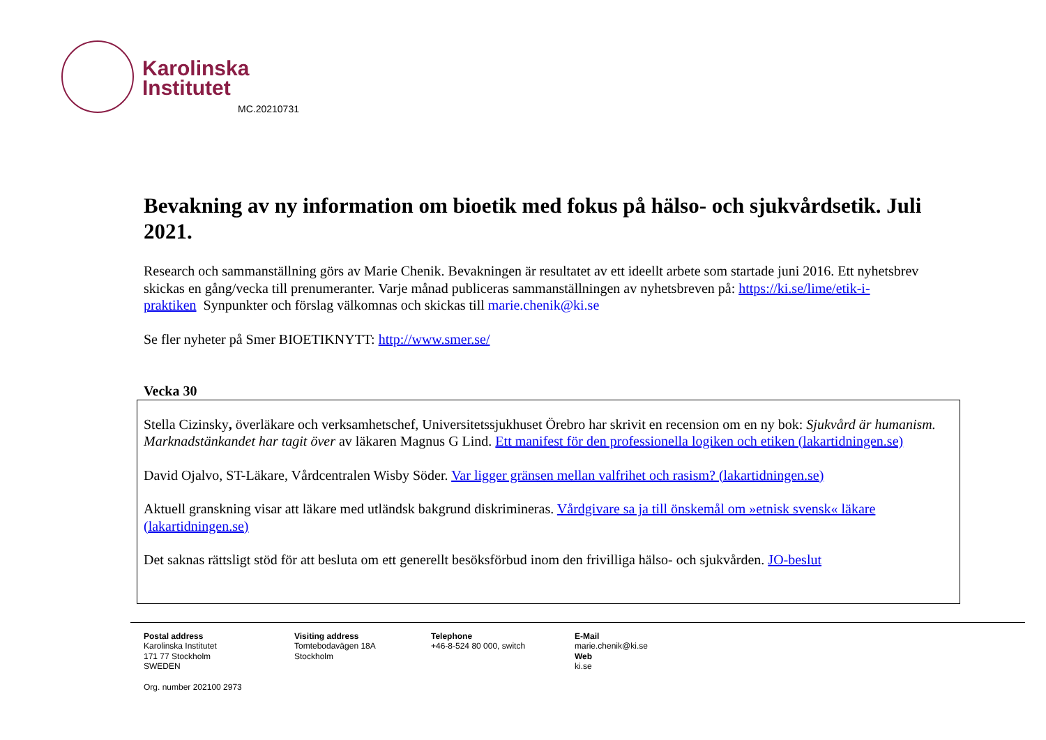Karolinska
Institutet
MC.20210731
Bevakning av ny information om bioetik med fokus på hälso- och sjukvårdsetik. Juli 2021.
Research och sammanställning görs av Marie Chenik. Bevakningen är resultatet av ett ideellt arbete som startade juni 2016. Ett nyhetsbrev skickas en gång/vecka till prenumeranter. Varje månad publiceras sammanställningen av nyhetsbreven på: https://ki.se/lime/etik-i-praktiken Synpunkter och förslag välkomnas och skickas till marie.chenik@ki.se
Se fler nyheter på Smer BIOETIKNYTT: http://www.smer.se/
Vecka 30
Stella Cizinsky, överläkare och verksamhetschef, Universitetssjukhuset Örebro har skrivit en recension om en ny bok: Sjukvård är humanism. Marknadstänkandet har tagit över av läkaren Magnus G Lind. Ett manifest för den professionella logiken och etiken (lakartidningen.se)
David Ojalvo, ST-Läkare, Vårdcentralen Wisby Söder. Var ligger gränsen mellan valfrihet och rasism? (lakartidningen.se)
Aktuell granskning visar att läkare med utländsk bakgrund diskrimineras. Vårdgivare sa ja till önskemål om »etnisk svensk« läkare (lakartidningen.se)
Det saknas rättsligt stöd för att besluta om ett generellt besöksförbud inom den frivilliga hälso- och sjukvården. JO-beslut
Postal address
Karolinska Institutet
171 77 Stockholm
SWEDEN
Visiting address
Tomtebodavägen 18A
Stockholm
Telephone
+46-8-524 80 000, switch
E-Mail
marie.chenik@ki.se
Web
ki.se
Org. number 202100 2973